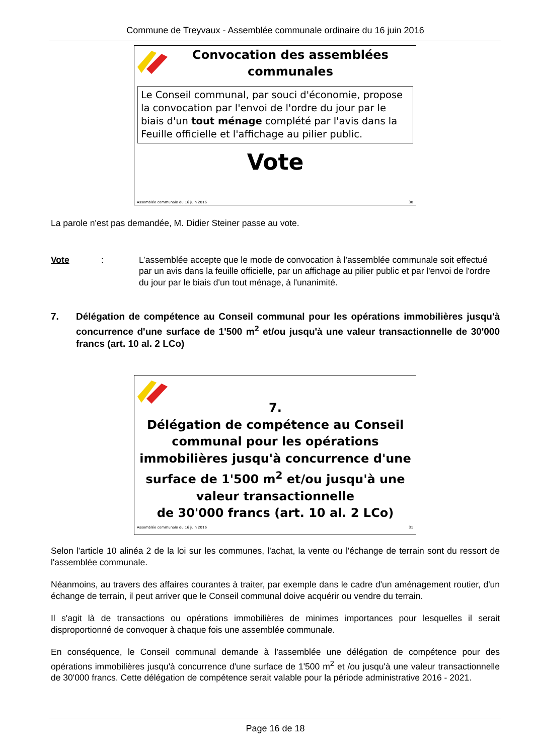Commune de Treyvaux - Assemblée communale ordinaire du 16 juin 2016
Convocation des assemblées communales
Le Conseil communal, par souci d'économie, propose la convocation par l'envoi de l'ordre du jour par le biais d'un tout ménage complété par l'avis dans la Feuille officielle et l'affichage au pilier public.
Vote
Assemblée communale du 16 juin 2016 30
La parole n'est pas demandée, M. Didier Steiner passe au vote.
Vote: L’assemblée accepte que le mode de convocation à l'assemblée communale soit effectué par un avis dans la feuille officielle, par un affichage au pilier public et par l'envoi de l'ordre du jour par le biais d'un tout ménage, à l'unanimité.
7. Délégation de compétence au Conseil communal pour les opérations immobilières jusqu'à concurrence d'une surface de 1'500 m<sup>2</sup> et/ou jusqu'à une valeur transactionnelle de 30'000 francs (art. 10 al. 2 LCo)
7.
Délégation de compétence au Conseil communal pour les opérations immobilières jusqu'à concurrence d'une surface de 1'500 m<sup>2</sup> et/ou jusqu'à une valeur transactionnelle
de 30'000 francs (art. 10 al. 2 LCo)
Assemblée communale du 16 juin 2016 31
Selon l'article 10 alinéa 2 de la loi sur les communes, l'achat, la vente ou l'échange de terrain sont du ressort de l'assemblée communale.
Néanmoins, au travers des affaires courantes à traiter, par exemple dans le cadre d'un aménagement routier, d'un échange de terrain, il peut arriver que le Conseil communal doive acquérir ou vendre du terrain.
Il s'agit là de transactions ou opérations immobilières de minimes importances pour lesquelles il serait disproportionné de convoquer à chaque fois une assemblée communale.
En conséquence, le Conseil communal demande à l'assemblée une délégation de compétence pour des opérations immobilières jusqu'à concurrence d'une surface de 1'500 m<sup>2</sup> et /ou jusqu'à une valeur transactionnelle de 30'000 francs. Cette délégation de compétence serait valable pour la période administrative 2016 - 2021.
Page 16 de 18